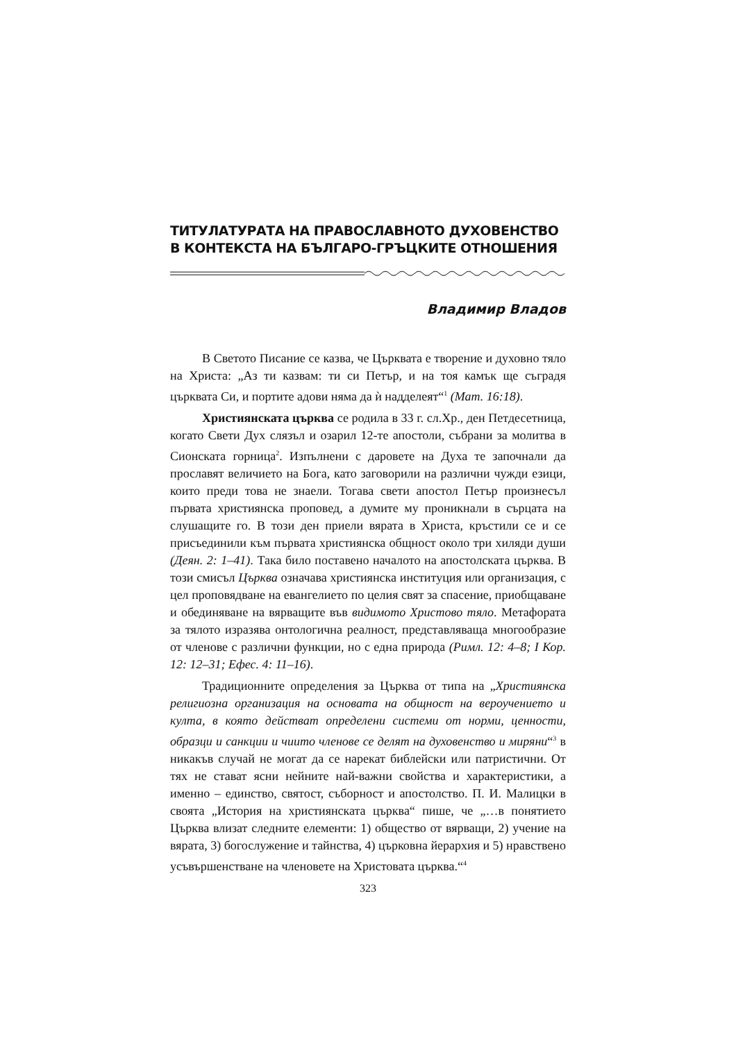ТИТУЛАТУРАТА НА ПРАВОСЛАВНОТО ДУХОВЕНСТВО В КОНТЕКСТА НА БЪЛГАРО-ГРЪЦКИТЕ ОТНОШЕНИЯ
Владимир Владов
В Светото Писание се казва, че Църквата е творение и духовно тяло на Христа: „Аз ти казвам: ти си Петър, и на тоя камък ще съградя църквата Си, и портите адови няма да ѝ надделеят“<sup>1</sup> (Мат. 16:18).
Християнската църква се родила в 33 г. сл.Хр., ден Петдесетница, когато Свети Дух слязъл и озарил 12-те апостоли, събрани за молитва в Сионската горница<sup>2</sup>. Изпълнени с даровете на Духа те започнали да прославят величието на Бога, като заговорили на различни чужди езици, които преди това не знаели. Тогава свети апостол Петър произнесъл първата християнска проповед, а думите му проникнали в сърцата на слушащите го. В този ден приели вярата в Христа, кръстили се и се присъединили към първата християнска общност около три хиляди души (Деян. 2: 1–41). Така било поставено началото на апостолската църква. В този смисъл Църква означава християнска институция или организация, с цел проповядване на евангелието по целия свят за спасение, приобщаване и обединяване на вярващите във видимото Христово тяло. Метафората за тялото изразява онтологична реалност, представляваща многообразие от членове с различни функции, но с една природа (Римл. 12: 4–8; I Кор. 12: 12–31; Ефес. 4: 11–16).
Традиционните определения за Църква от типа на „Християнска религиозна организация на основата на общност на вероучението и култа, в която действат определени системи от норми, ценности, образци и санкции и чиито членове се делят на духовенство и миряни“<sup>3</sup> в никакъв случай не могат да се нарекат библейски или патристични. От тях не стават ясни нейните най-важни свойства и характеристики, а именно – единство, святост, съборност и апостолство. П. И. Малицки в своята „История на християнската църква“ пише, че „…в понятието Църква влизат следните елементи: 1) общество от вярващи, 2) учение на вярата, 3) богослужение и тайнства, 4) църковна йерархия и 5) нравствено усъвършенстване на членовете на Христовата църква.“<sup>4</sup>
323